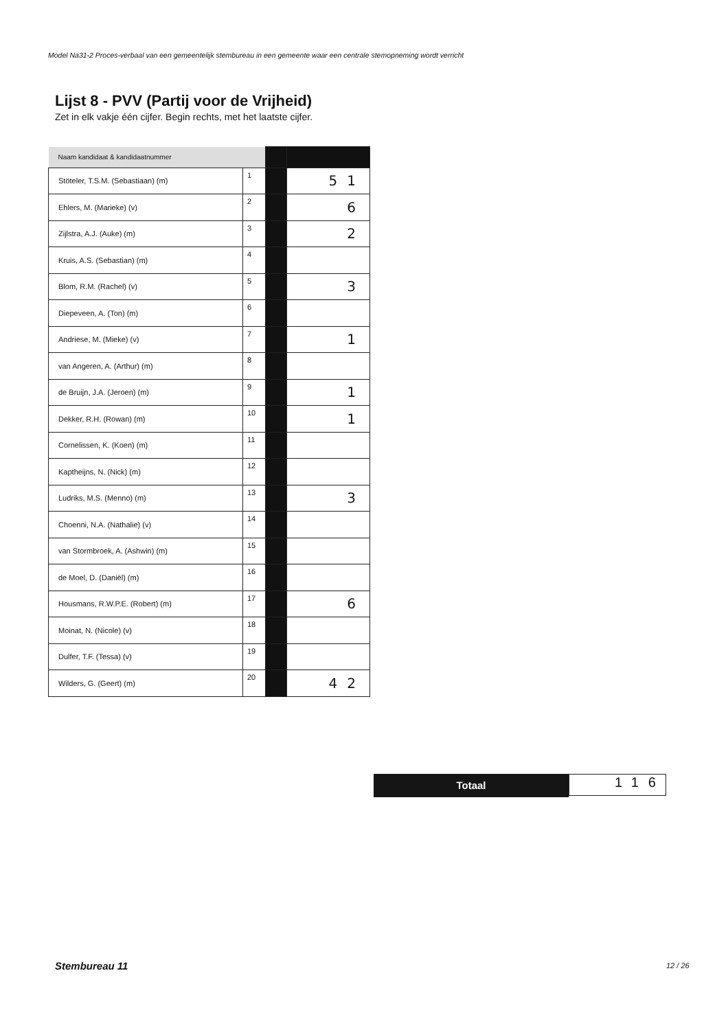Model Na31-2 Proces-verbaal van een gemeentelijk stembureau in een gemeente waar een centrale stemopneming wordt verricht
Lijst 8 - PVV (Partij voor de Vrijheid)
Zet in elk vakje één cijfer. Begin rechts, met het laatste cijfer.
| Naam kandidaat & kandidaatnummer | | | |
| Stöteler, T.S.M. (Sebastiaan) (m) | 1 | | 51 |
| Ehlers, M. (Marieke) (v) | 2 | | 6 |
| Zijlstra, A.J. (Auke) (m) | 3 | | 2 |
| Kruis, A.S. (Sebastian) (m) | 4 | | |
| Blom, R.M. (Rachel) (v) | 5 | | 3 |
| Diepeveen, A. (Ton) (m) | 6 | | |
| Andriese, M. (Mieke) (v) | 7 | | 1 |
| van Angeren, A. (Arthur) (m) | 8 | | |
| de Bruijn, J.A. (Jeroen) (m) | 9 | | 1 |
| Dekker, R.H. (Rowan) (m) | 10 | | 1 |
| Cornelissen, K. (Koen) (m) | 11 | | |
| Kaptheijns, N. (Nick) (m) | 12 | | |
| Ludriks, M.S. (Menno) (m) | 13 | | 3 |
| Choenni, N.A. (Nathalie) (v) | 14 | | |
| van Stormbroek, A. (Ashwin) (m) | 15 | | |
| de Moel, D. (Daniël) (m) | 16 | | |
| Housmans, R.W.P.E. (Robert) (m) | 17 | | 6 |
| Moinat, N. (Nicole) (v) | 18 | | |
| Dulfer, T.F. (Tessa) (v) | 19 | | |
| Wilders, G. (Geert) (m) | 20 | | 42 |
Totaal
116
Stembureau 11 12 / 26